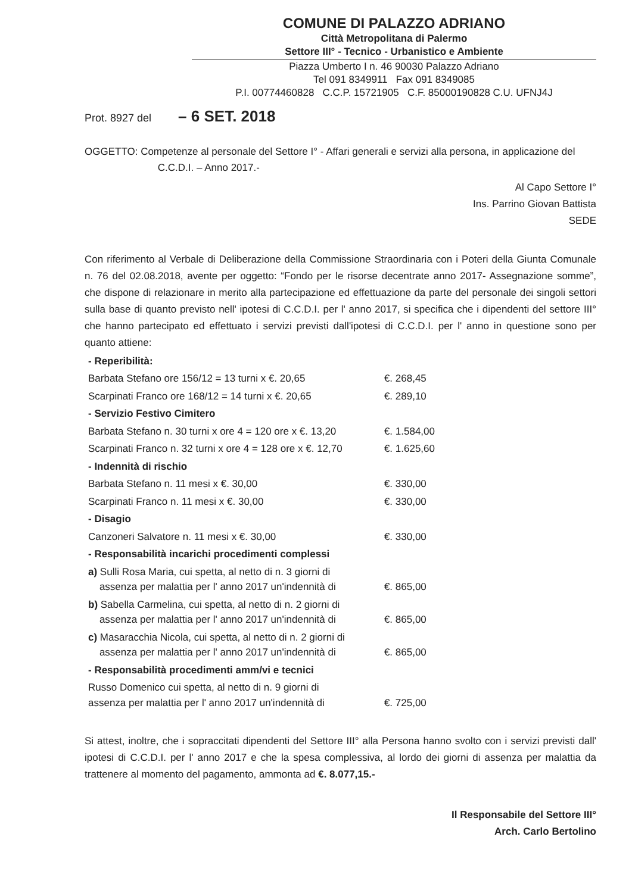COMUNE DI PALAZZO ADRIANO
Città Metropolitana di Palermo
Settore III° - Tecnico - Urbanistico e Ambiente
Piazza Umberto I n. 46 90030 Palazzo Adriano
Tel 091 8349911 Fax 091 8349085
P.I. 00774460828 C.C.P. 15721905 C.F. 85000190828 C.U. UFNJ4J
Prot. 8927 del – 6 SET. 2018
OGGETTO: Competenze al personale del Settore I° - Affari generali e servizi alla persona, in applicazione del
C.C.D.I. – Anno 2017.-
Al Capo Settore I°
Ins. Parrino Giovan Battista
SEDE
Con riferimento al Verbale di Deliberazione della Commissione Straordinaria con i Poteri della Giunta Comunale n. 76 del 02.08.2018, avente per oggetto: “Fondo per le risorse decentrate anno 2017- Assegnazione somme”, che dispone di relazionare in merito alla partecipazione ed effettuazione da parte del personale dei singoli settori sulla base di quanto previsto nell' ipotesi di C.C.D.I. per l' anno 2017, si specifica che i dipendenti del settore III° che hanno partecipato ed effettuato i servizi previsti dall'ipotesi di C.C.D.I. per l' anno in questione sono per quanto attiene:
| - Reperibilità: | |
| Barbata Stefano ore 156/12 = 13 turni x €. 20,65 | €. 268,45 |
| Scarpinati Franco ore 168/12 = 14 turni x €. 20,65 | €. 289,10 |
| - Servizio Festivo Cimitero | |
| Barbata Stefano n. 30 turni x ore 4 = 120 ore x €. 13,20 | €. 1.584,00 |
| Scarpinati Franco n. 32 turni x ore 4 = 128 ore x €. 12,70 | €. 1.625,60 |
| - Indennità di rischio | |
| Barbata Stefano n. 11 mesi x €. 30,00 | €. 330,00 |
| Scarpinati Franco n. 11 mesi x €. 30,00 | €. 330,00 |
| - Disagio | |
| Canzoneri Salvatore n. 11 mesi x €. 30,00 | €. 330,00 |
| - Responsabilità incarichi procedimenti complessi | |
| a) Sulli Rosa Maria, cui spetta, al netto di n. 3 giorni di assenza per malattia per l' anno 2017 un'indennità di | €. 865,00 |
| b) Sabella Carmelina, cui spetta, al netto di n. 2 giorni di assenza per malattia per l' anno 2017 un'indennità di | €. 865,00 |
| c) Masaracchia Nicola, cui spetta, al netto di n. 2 giorni di assenza per malattia per l' anno 2017 un'indennità di | €. 865,00 |
| - Responsabilità procedimenti amm/vi e tecnici | |
| Russo Domenico cui spetta, al netto di n. 9 giorni di assenza per malattia per l' anno 2017 un'indennità di | €. 725,00 |
Si attest, inoltre, che i sopraccitati dipendenti del Settore III° alla Persona hanno svolto con i servizi previsti dall' ipotesi di C.C.D.I. per l' anno 2017 e che la spesa complessiva, al lordo dei giorni di assenza per malattia da trattenere al momento del pagamento, ammonta ad €. 8.077,15.-
Il Responsabile del Settore III°
Arch. Carlo Bertolino